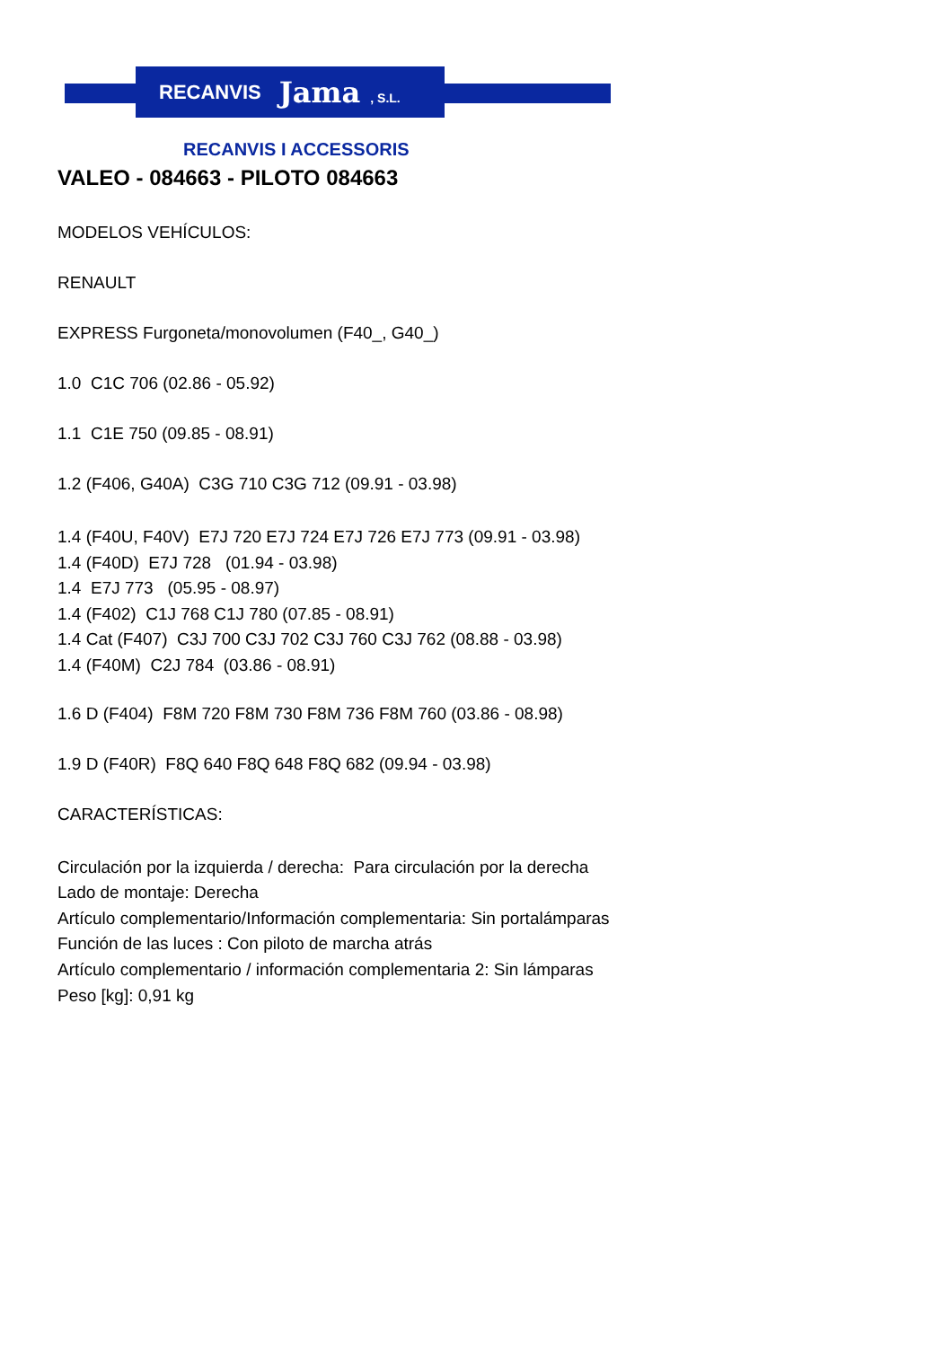RECANVIS Jama , S.L.
RECANVIS I ACCESSORIS
VALEO - 084663 - PILOTO 084663
MODELOS VEHÍCULOS:
RENAULT
EXPRESS Furgoneta/monovolumen (F40_, G40_)
1.0 C1C 706 (02.86 - 05.92)
1.1 C1E 750 (09.85 - 08.91)
1.2 (F406, G40A) C3G 710 C3G 712 (09.91 - 03.98)
1.4 (F40U, F40V) E7J 720 E7J 724 E7J 726 E7J 773 (09.91 - 03.98)
1.4 (F40D) E7J 728 (01.94 - 03.98)
1.4 E7J 773 (05.95 - 08.97)
1.4 (F402) C1J 768 C1J 780 (07.85 - 08.91)
1.4 Cat (F407) C3J 700 C3J 702 C3J 760 C3J 762 (08.88 - 03.98)
1.4 (F40M) C2J 784 (03.86 - 08.91)
1.6 D (F404) F8M 720 F8M 730 F8M 736 F8M 760 (03.86 - 08.98)
1.9 D (F40R) F8Q 640 F8Q 648 F8Q 682 (09.94 - 03.98)
CARACTERÍSTICAS:
Circulación por la izquierda / derecha: Para circulación por la derecha
Lado de montaje: Derecha
Artículo complementario/Información complementaria: Sin portalámparas
Función de las luces : Con piloto de marcha atrás
Artículo complementario / información complementaria 2: Sin lámparas
Peso [kg]: 0,91 kg